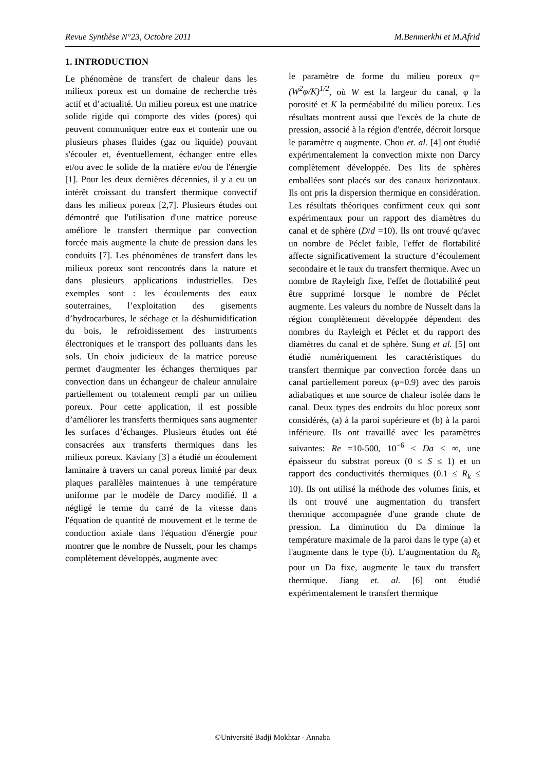Revue Synthèse N°23, Octobre 2011 M.Benmerkhi et M.Afrid
1. INTRODUCTION
Le phénomène de transfert de chaleur dans les milieux poreux est un domaine de recherche très actif et d’actualité. Un milieu poreux est une matrice solide rigide qui comporte des vides (pores) qui peuvent communiquer entre eux et contenir une ou plusieurs phases fluides (gaz ou liquide) pouvant s'écouler et, éventuellement, échanger entre elles et/ou avec le solide de la matière et/ou de l'énergie [1]. Pour les deux dernières décennies, il y a eu un intérêt croissant du transfert thermique convectif dans les milieux poreux [2,7]. Plusieurs études ont démontré que l'utilisation d'une matrice poreuse améliore le transfert thermique par convection forcée mais augmente la chute de pression dans les conduits [7]. Les phénomènes de transfert dans les milieux poreux sont rencontrés dans la nature et dans plusieurs applications industrielles. Des exemples sont : les écoulements des eaux souterraines, l’exploitation des gisements d’hydrocarbures, le séchage et la déshumidification du bois, le refroidissement des instruments électroniques et le transport des polluants dans les sols. Un choix judicieux de la matrice poreuse permet d'augmenter les échanges thermiques par convection dans un échangeur de chaleur annulaire partiellement ou totalement rempli par un milieu poreux. Pour cette application, il est possible d’améliorer les transferts thermiques sans augmenter les surfaces d’échanges. Plusieurs études ont été consacrées aux transferts thermiques dans les milieux poreux. Kaviany [3] a étudié un écoulement laminaire à travers un canal poreux limité par deux plaques parallèles maintenues à une température uniforme par le modèle de Darcy modifié. Il a négligé le terme du carré de la vitesse dans l'équation de quantité de mouvement et le terme de conduction axiale dans l'équation d'énergie pour montrer que le nombre de Nusselt, pour les champs complètement développés, augmente avec
le paramètre de forme du milieu poreux q=(W<sup>2</sup>φ/K)<sup>1/2</sup>, où W est la largeur du canal, φ la porosité et K la perméabilité du milieu poreux. Les résultats montrent aussi que l'excès de la chute de pression, associé à la région d'entrée, décroit lorsque le paramètre q augmente. Chou et. al. [4] ont étudié expérimentalement la convection mixte non Darcy complètement développée. Des lits de sphères emballées sont placés sur des canaux horizontaux. Ils ont pris la dispersion thermique en considération. Les résultats théoriques confirment ceux qui sont expérimentaux pour un rapport des diamètres du canal et de sphère (D/d =10). Ils ont trouvé qu'avec un nombre de Péclet faible, l'effet de flottabilité affecte significativement la structure d’écoulement secondaire et le taux du transfert thermique. Avec un nombre de Rayleigh fixe, l'effet de flottabilité peut être supprimé lorsque le nombre de Péclet augmente. Les valeurs du nombre de Nusselt dans la région complètement développée dépendent des nombres du Rayleigh et Péclet et du rapport des diamètres du canal et de sphère. Sung et al. [5] ont étudié numériquement les caractéristiques du transfert thermique par convection forcée dans un canal partiellement poreux (φ=0.9) avec des parois adiabatiques et une source de chaleur isolée dans le canal. Deux types des endroits du bloc poreux sont considérés, (a) à la paroi supérieure et (b) à la paroi inférieure. Ils ont travaillé avec les paramètres suivantes: Re =10-500, 10<sup>−6</sup> ≤ Da ≤ ∞, une épaisseur du substrat poreux (0 ≤ S ≤ 1) et un rapport des conductivités thermiques (0.1 ≤ R<sub>k</sub> ≤ 10). Ils ont utilisé la méthode des volumes finis, et ils ont trouvé une augmentation du transfert thermique accompagnée d'une grande chute de pression. La diminution du Da diminue la température maximale de la paroi dans le type (a) et l'augmente dans le type (b). L'augmentation du R<sub>k</sub> pour un Da fixe, augmente le taux du transfert thermique. Jiang et. al. [6] ont étudié expérimentalement le transfert thermique
©Université Badji Mokhtar - Annaba